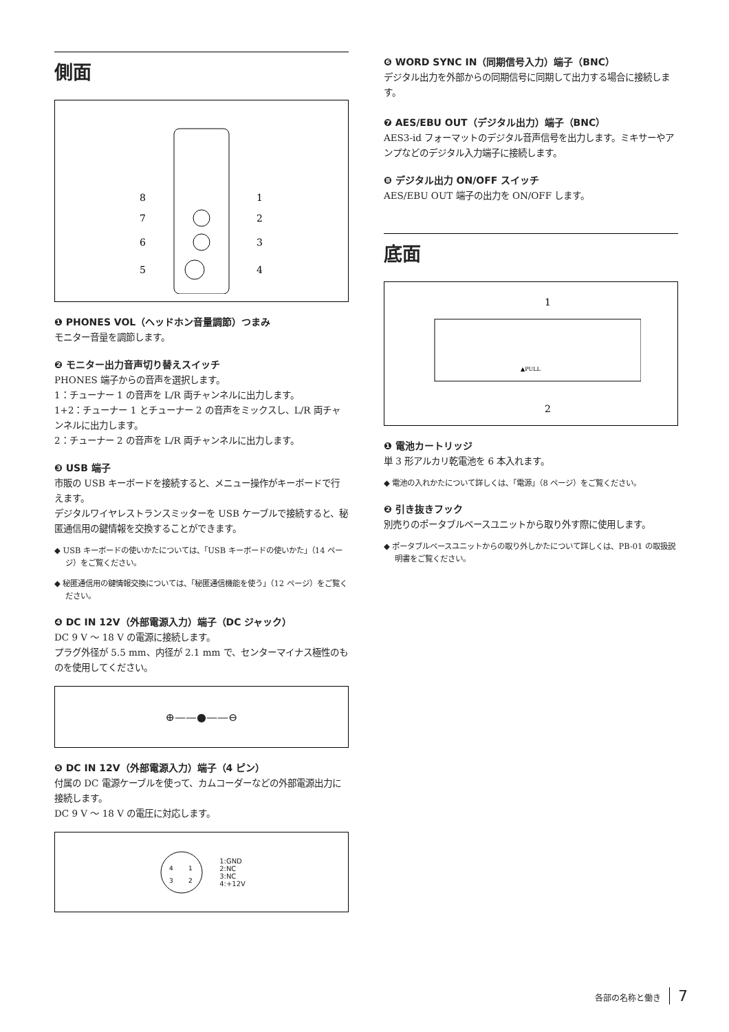側面
8
7
6
5
1
2
3
4
❶ PHONES VOL（ヘッドホン音量調節）つまみ
モニター音量を調節します。
❷ モニター出力音声切り替えスイッチ
PHONES 端子からの音声を選択します。
1：チューナー 1 の音声を L/R 両チャンネルに出力します。
1+2：チューナー 1 とチューナー 2 の音声をミックスし、L/R 両チャンネルに出力します。
2：チューナー 2 の音声を L/R 両チャンネルに出力します。
❸ USB 端子
市販の USB キーボードを接続すると、メニュー操作がキーボードで行えます。
デジタルワイヤレストランスミッターを USB ケーブルで接続すると、秘匿通信用の鍵情報を交換することができます。
◆ USB キーボードの使いかたについては、「USB キーボードの使いかた」（14 ページ）をご覧ください。
◆ 秘匿通信用の鍵情報交換については、「秘匿通信機能を使う」（12 ページ）をご覧ください。
❹ DC IN 12V（外部電源入力）端子（DC ジャック）
DC 9 V ～ 18 V の電源に接続します。
プラグ外径が 5.5 mm、内径が 2.1 mm で、センターマイナス極性のものを使用してください。
⊕——●——⊖
❺ DC IN 12V（外部電源入力）端子（4 ピン）
付属の DC 電源ケーブルを使って、カムコーダーなどの外部電源出力に接続します。
DC 9 V ～ 18 V の電圧に対応します。
4
1
3
2
1:GND
2:NC
3:NC
4:+12V
❻ WORD SYNC IN（同期信号入力）端子（BNC）
デジタル出力を外部からの同期信号に同期して出力する場合に接続します。
❼ AES/EBU OUT（デジタル出力）端子（BNC）
AES3-id フォーマットのデジタル音声信号を出力します。ミキサーやアンプなどのデジタル入力端子に接続します。
❽ デジタル出力 ON/OFF スイッチ
AES/EBU OUT 端子の出力を ON/OFF します。
底面
1
▲PULL
2
❶ 電池カートリッジ
単 3 形アルカリ乾電池を 6 本入れます。
◆ 電池の入れかたについて詳しくは、「電源」（8 ページ）をご覧ください。
❷ 引き抜きフック
別売りのポータブルベースユニットから取り外す際に使用します。
◆ ポータブルベースユニットからの取り外しかたについて詳しくは、PB-01 の取扱説明書をご覧ください。
各部の名称と働き 7